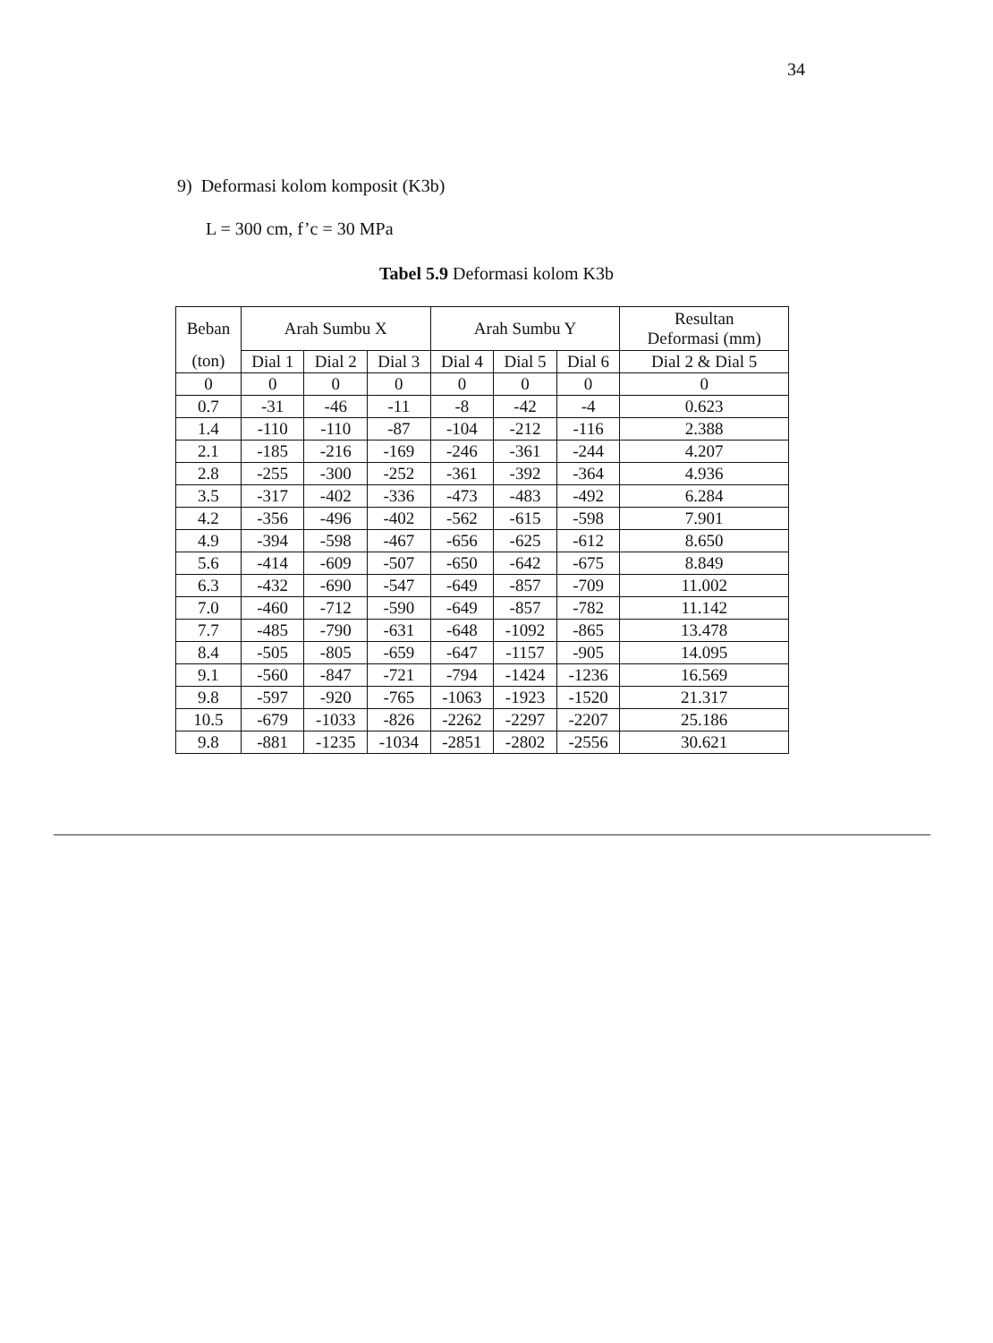34
9) Deformasi kolom komposit (K3b)
L = 300 cm, f’c = 30 MPa
Tabel 5.9 Deformasi kolom K3b
| Beban | Arah Sumbu X | | | Arah Sumbu Y | | | Resultan Deformasi (mm) |
| --- | --- | --- | --- | --- | --- | --- | --- |
| (ton) | Dial 1 | Dial 2 | Dial 3 | Dial 4 | Dial 5 | Dial 6 | Dial 2 & Dial 5 |
| 0 | 0 | 0 | 0 | 0 | 0 | 0 | 0 |
| 0.7 | -31 | -46 | -11 | -8 | -42 | -4 | 0.623 |
| 1.4 | -110 | -110 | -87 | -104 | -212 | -116 | 2.388 |
| 2.1 | -185 | -216 | -169 | -246 | -361 | -244 | 4.207 |
| 2.8 | -255 | -300 | -252 | -361 | -392 | -364 | 4.936 |
| 3.5 | -317 | -402 | -336 | -473 | -483 | -492 | 6.284 |
| 4.2 | -356 | -496 | -402 | -562 | -615 | -598 | 7.901 |
| 4.9 | -394 | -598 | -467 | -656 | -625 | -612 | 8.650 |
| 5.6 | -414 | -609 | -507 | -650 | -642 | -675 | 8.849 |
| 6.3 | -432 | -690 | -547 | -649 | -857 | -709 | 11.002 |
| 7.0 | -460 | -712 | -590 | -649 | -857 | -782 | 11.142 |
| 7.7 | -485 | -790 | -631 | -648 | -1092 | -865 | 13.478 |
| 8.4 | -505 | -805 | -659 | -647 | -1157 | -905 | 14.095 |
| 9.1 | -560 | -847 | -721 | -794 | -1424 | -1236 | 16.569 |
| 9.8 | -597 | -920 | -765 | -1063 | -1923 | -1520 | 21.317 |
| 10.5 | -679 | -1033 | -826 | -2262 | -2297 | -2207 | 25.186 |
| 9.8 | -881 | -1235 | -1034 | -2851 | -2802 | -2556 | 30.621 |